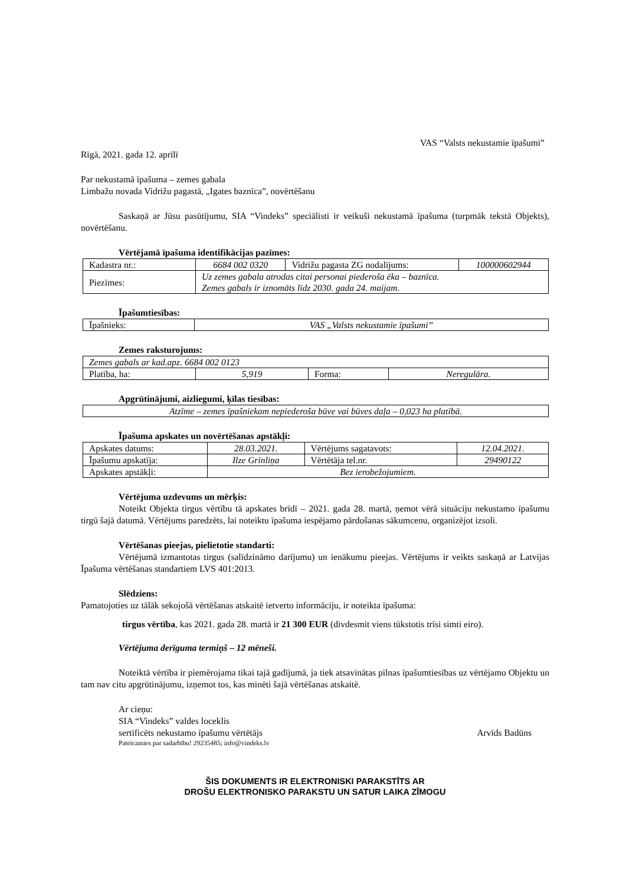VAS “Valsts nekustamie īpašumi”
Rīgā, 2021. gada 12. aprīlī
Par nekustamā īpašuma – zemes gabala
Limbažu novada Vidrižu pagastā, „Igates baznīca”, novērtēšanu
Saskaņā ar Jūsu pasūtījumu, SIA “Vindeks” speciālisti ir veikuši nekustamā īpašuma (turpmāk tekstā Objekts), novērtēšanu.
Vērtējamā īpašuma identifikācijas pazīmes:
| Kadastra nr.: | 6684 002 0320 | Vidrižu pagasta ZG nodalījums: | 100000602944 |
| Piezīmes: | Uz zemes gabala atrodas citai personai piederoša ēka – baznīca. Zemes gabals ir iznomāts līdz 2030. gada 24. maijam. | | |
Īpašumtiesības:
| Īpašnieks: | VAS „Valsts nekustamie īpašumi” |
Zemes raksturojums:
| Zemes gabals ar kad.apz. 6684 002 0123 | | | |
| Platība, ha: | 5,919 | Forma: | Neregulāra. |
Apgrūtinājumi, aizliegumi, ķīlas tiesības:
| Atzīme – zemes īpašniekam nepiederoša būve vai būves daļa – 0,023 ha platībā. |
Īpašuma apskates un novērtēšanas apstākļi:
| Apskates datums: | 28.03.2021. | Vērtējums sagatavots: | 12.04.2021. |
| Īpašumu apskatīja: | Ilze Grīnliņa | Vērtētāja tel.nr. | 29490122 |
| Apskates apstākļi: | Bez ierobežojumiem. | | |
Vērtējuma uzdevums un mērķis:
Noteikt Objekta tirgus vērtību tā apskates brīdī – 2021. gada 28. martā, ņemot vērā situāciju nekustamo īpašumu tirgū šajā datumā. Vērtējums paredzēts, lai noteiktu īpašuma iespējamo pārdošanas sākumcenu, organizējot izsoli.
Vērtēšanas pieejas, pielietotie standarti:
Vērtējumā izmantotas tirgus (salīdzināmo darījumu) un ienākumu pieejas. Vērtējums ir veikts saskaņā ar Latvijas Īpašuma vērtēšanas standartiem LVS 401:2013.
Slēdziens:
Pamatojoties uz tālāk sekojošā vērtēšanas atskaitē ietverto informāciju, ir noteikta īpašuma:
tirgus vērtība, kas 2021. gada 28. martā ir 21 300 EUR (divdesmit viens tūkstotis trīsi simti eiro).
Vērtējuma derīguma termiņš – 12 mēneši.
Noteiktā vērtība ir piemērojama tikai tajā gadījumā, ja tiek atsavinātas pilnas īpašumtiesības uz vērtējamo Objektu un tam nav citu apgrūtinājumu, izņemot tos, kas minēti šajā vērtēšanas atskaitē.
Ar cieņu:
SIA “Vindeks” valdes loceklis
sertificēts nekustamo īpašumu vērtētājs Arvīds Badūns
Pateicamies par sadarbību! 29235485; info@vindeks.lv
ŠIS DOKUMENTS IR ELEKTRONISKI PARAKSTĪTS AR
DROŠU ELEKTRONISKO PARAKSTU UN SATUR LAIKA ZĪMOGU